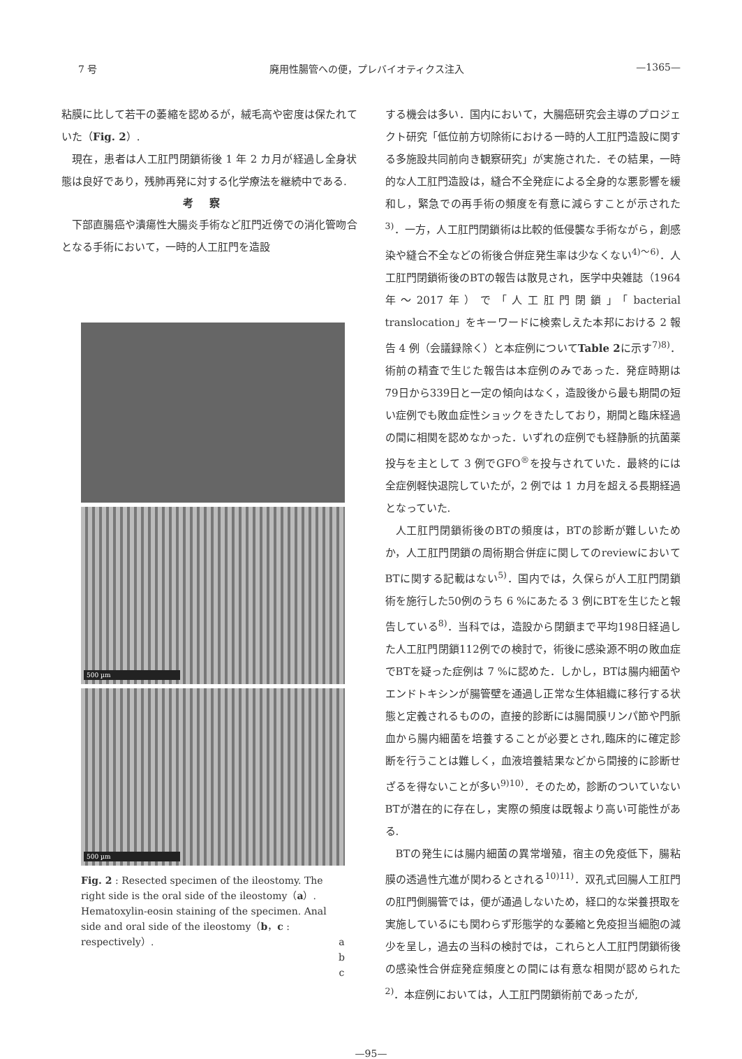7 号 廃用性腸管への便，プレバイオティクス注入 —1365—
粘膜に比して若干の萎縮を認めるが，絨毛高や密度は保たれていた（Fig. 2）.
現在，患者は人工肛門閉鎖術後 1 年 2 カ月が経過し全身状態は良好であり，残肺再発に対する化学療法を継続中である.
考察
下部直腸癌や潰瘍性大腸炎手術など肛門近傍での消化管吻合となる手術において，一時的人工肛門を造設
500 µm
500 µm
Fig. 2 : Resected specimen of the ileostomy. The right side is the oral side of the ileostomy（a）. Hematoxylin-eosin staining of the specimen. Anal side and oral side of the ileostomy（b，c : respectively）. a
b
c
する機会は多い．国内において，大腸癌研究会主導のプロジェクト研究「低位前方切除術における一時的人工肛門造設に関する多施設共同前向き観察研究」が実施された．その結果，一時的な人工肛門造設は，縫合不全発症による全身的な悪影響を緩和し，緊急での再手術の頻度を有意に減らすことが示された<sup>3)</sup>．一方，人工肛門閉鎖術は比較的低侵襲な手術ながら，創感染や縫合不全などの術後合併症発生率は少なくない<sup>4)～6)</sup>．人工肛門閉鎖術後のBTの報告は散見され，医学中央雑誌（1964年～2017年）で「人工肛門閉鎖」「bacterial translocation」をキーワードに検索しえた本邦における 2 報告 4 例（会議録除く）と本症例についてTable 2に示す<sup>7)8)</sup>．術前の精査で生じた報告は本症例のみであった．発症時期は79日から339日と一定の傾向はなく，造設後から最も期間の短い症例でも敗血症性ショックをきたしており，期間と臨床経過の間に相関を認めなかった．いずれの症例でも経静脈的抗菌薬投与を主として 3 例でGFO<sup>®</sup>を投与されていた．最終的には全症例軽快退院していたが，2 例では 1 カ月を超える長期経過となっていた.
人工肛門閉鎖術後のBTの頻度は，BTの診断が難しいためか，人工肛門閉鎖の周術期合併症に関してのreviewにおいてBTに関する記載はない<sup>5)</sup>．国内では，久保らが人工肛門閉鎖術を施行した50例のうち 6 %にあたる 3 例にBTを生じたと報告している<sup>8)</sup>．当科では，造設から閉鎖まで平均198日経過した人工肛門閉鎖112例での検討で，術後に感染源不明の敗血症でBTを疑った症例は 7 %に認めた．しかし，BTは腸内細菌やエンドトキシンが腸管壁を通過し正常な生体組織に移行する状態と定義されるものの，直接的診断には腸間膜リンパ節や門脈血から腸内細菌を培養することが必要とされ,臨床的に確定診断を行うことは難しく，血液培養結果などから間接的に診断せざるを得ないことが多い<sup>9)10)</sup>．そのため，診断のついていないBTが潜在的に存在し，実際の頻度は既報より高い可能性がある.
BTの発生には腸内細菌の異常増殖，宿主の免疫低下，腸粘膜の透過性亢進が関わるとされる<sup>10)11)</sup>．双孔式回腸人工肛門の肛門側腸管では，便が通過しないため，経口的な栄養摂取を実施しているにも関わらず形態学的な萎縮と免疫担当細胞の減少を呈し，過去の当科の検討では，これらと人工肛門閉鎖術後の感染性合併症発症頻度との間には有意な相関が認められた<sup>2)</sup>．本症例においては，人工肛門閉鎖術前であったが,
—95—